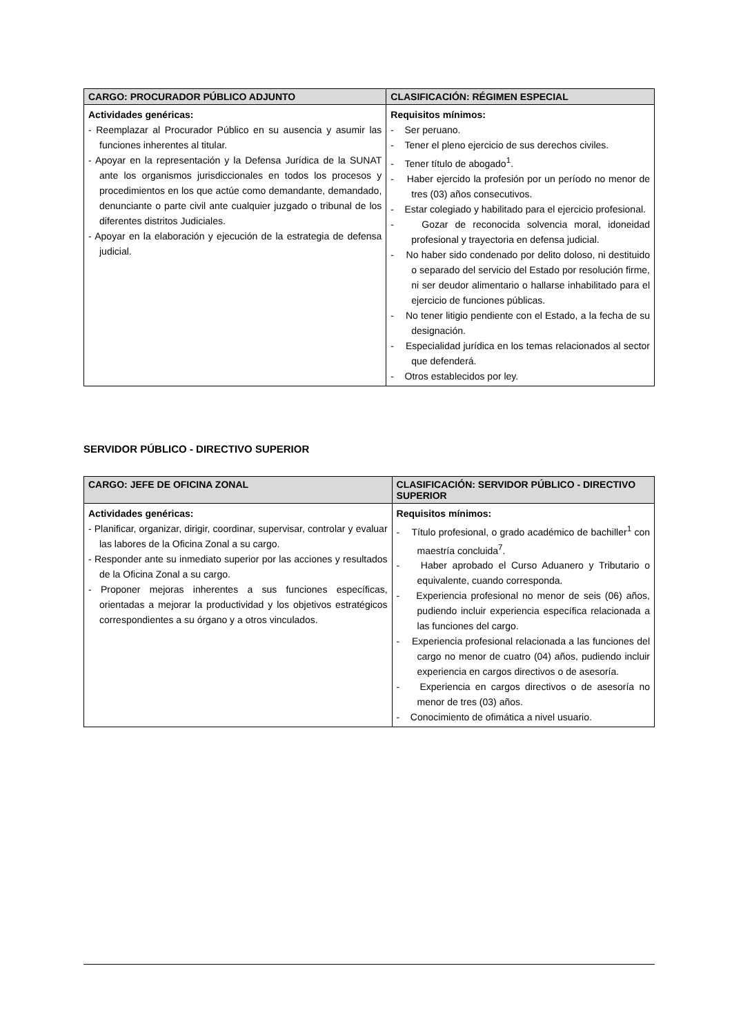| CARGO: PROCURADOR PÚBLICO ADJUNTO | CLASIFICACIÓN: RÉGIMEN ESPECIAL |
| --- | --- |
| Actividades genéricas: - Reemplazar al Procurador Público en su ausencia y asumir las funciones inherentes al titular. - Apoyar en la representación y la Defensa Jurídica de la SUNAT ante los organismos jurisdiccionales en todos los procesos y procedimientos en los que actúe como demandante, demandado, denunciante o parte civil ante cualquier juzgado o tribunal de los diferentes distritos Judiciales. - Apoyar en la elaboración y ejecución de la estrategia de defensa judicial. | Requisitos mínimos: - Ser peruano. - Tener el pleno ejercicio de sus derechos civiles. - Tener título de abogado<sup>1</sup>. - Haber ejercido la profesión por un período no menor de tres (03) años consecutivos. - Estar colegiado y habilitado para el ejercicio profesional. - Gozar de reconocida solvencia moral, idoneidad profesional y trayectoria en defensa judicial. - No haber sido condenado por delito doloso, ni destituido o separado del servicio del Estado por resolución firme, ni ser deudor alimentario o hallarse inhabilitado para el ejercicio de funciones públicas. - No tener litigio pendiente con el Estado, a la fecha de su designación. - Especialidad jurídica en los temas relacionados al sector que defenderá. - Otros establecidos por ley. |
SERVIDOR PÚBLICO - DIRECTIVO SUPERIOR
| CARGO: JEFE DE OFICINA ZONAL | CLASIFICACIÓN: SERVIDOR PÚBLICO - DIRECTIVO SUPERIOR |
| --- | --- |
| Actividades genéricas: - Planificar, organizar, dirigir, coordinar, supervisar, controlar y evaluar las labores de la Oficina Zonal a su cargo. - Responder ante su inmediato superior por las acciones y resultados de la Oficina Zonal a su cargo. - Proponer mejoras inherentes a sus funciones específicas, orientadas a mejorar la productividad y los objetivos estratégicos correspondientes a su órgano y a otros vinculados. | Requisitos mínimos: - Título profesional, o grado académico de bachiller<sup>1</sup> con maestría concluida<sup>7</sup>. - Haber aprobado el Curso Aduanero y Tributario o equivalente, cuando corresponda. - Experiencia profesional no menor de seis (06) años, pudiendo incluir experiencia específica relacionada a las funciones del cargo. - Experiencia profesional relacionada a las funciones del cargo no menor de cuatro (04) años, pudiendo incluir experiencia en cargos directivos o de asesoría. - Experiencia en cargos directivos o de asesoría no menor de tres (03) años. - Conocimiento de ofimática a nivel usuario. |